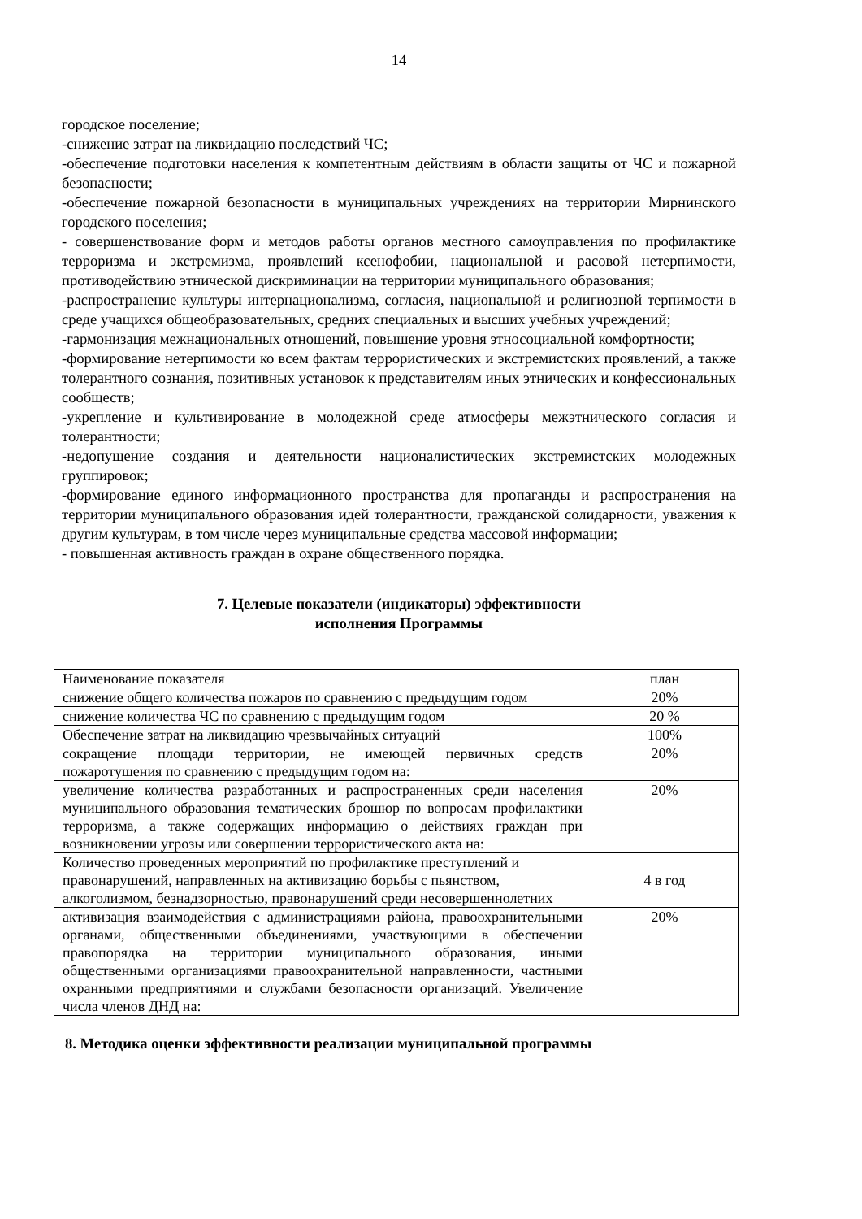14
городское поселение;
-снижение затрат на ликвидацию последствий ЧС;
-обеспечение подготовки населения к компетентным действиям в области защиты от ЧС и пожарной безопасности;
-обеспечение пожарной безопасности в муниципальных учреждениях на территории Мирнинского городского поселения;
- совершенствование форм и методов работы органов местного самоуправления по профилактике терроризма и экстремизма, проявлений ксенофобии, национальной и расовой нетерпимости, противодействию этнической дискриминации на территории муниципального образования;
-распространение культуры интернационализма, согласия, национальной и религиозной терпимости в среде учащихся общеобразовательных, средних специальных и высших учебных учреждений;
-гармонизация межнациональных отношений, повышение уровня этносоциальной комфортности;
-формирование нетерпимости ко всем фактам террористических и экстремистских проявлений, а также толерантного сознания, позитивных установок к представителям иных этнических и конфессиональных сообществ;
-укрепление и культивирование в молодежной среде атмосферы межэтнического согласия и толерантности;
-недопущение создания и деятельности националистических экстремистских молодежных группировок;
-формирование единого информационного пространства для пропаганды и распространения на территории муниципального образования идей толерантности, гражданской солидарности, уважения к другим культурам, в том числе через муниципальные средства массовой информации;
- повышенная активность граждан в охране общественного порядка.
7. Целевые показатели (индикаторы) эффективности
исполнения Программы
| Наименование показателя | план |
| снижение общего количества пожаров по сравнению с предыдущим годом | 20% |
| снижение количества ЧС по сравнению с предыдущим годом | 20 % |
| Обеспечение затрат на ликвидацию чрезвычайных ситуаций | 100% |
| сокращение площади территории, не имеющей первичных средств пожаротушения по сравнению с предыдущим годом на: | 20% |
| увеличение количества разработанных и распространенных среди населения муниципального образования тематических брошюр по вопросам профилактики терроризма, а также содержащих информацию о действиях граждан при возникновении угрозы или совершении террористического акта на: | 20% |
| Количество проведенных мероприятий по профилактике преступлений и правонарушений, направленных на активизацию борьбы с пьянством, алкоголизмом, безнадзорностью, правонарушений среди несовершеннолетних | 4 в год |
| активизация взаимодействия с администрациями района, правоохранительными органами, общественными объединениями, участвующими в обеспечении правопорядка на территории муниципального образования, иными общественными организациями правоохранительной направленности, частными охранными предприятиями и службами безопасности организаций. Увеличение числа членов ДНД на: | 20% |
8. Методика оценки эффективности реализации муниципальной программы